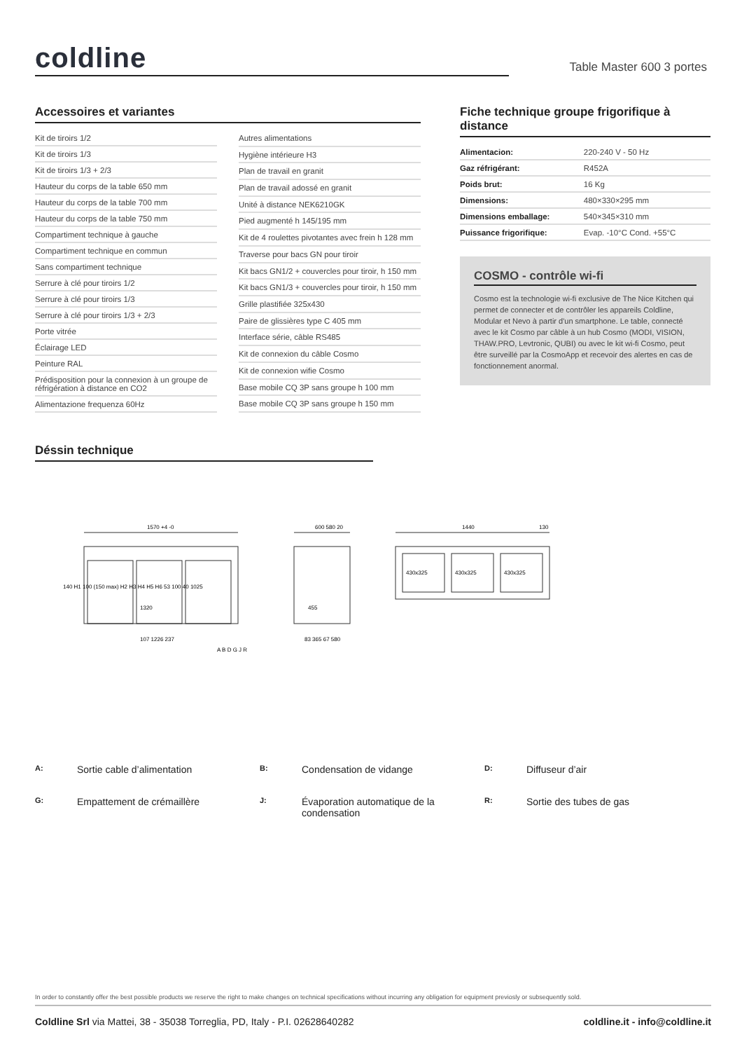coldline
Table Master 600 3 portes
Accessoires et variantes
| Kit de tiroirs 1/2 |
| Kit de tiroirs 1/3 |
| Kit de tiroirs 1/3 + 2/3 |
| Hauteur du corps de la table 650 mm |
| Hauteur du corps de la table 700 mm |
| Hauteur du corps de la table 750 mm |
| Compartiment technique à gauche |
| Compartiment technique en commun |
| Sans compartiment technique |
| Serrure à clé pour tiroirs 1/2 |
| Serrure à clé pour tiroirs 1/3 |
| Serrure à clé pour tiroirs 1/3 + 2/3 |
| Porte vitrée |
| Éclairage LED |
| Peinture RAL |
| Prédisposition pour la connexion à un groupe de réfrigération à distance en CO2 |
| Alimentazione frequenza 60Hz |
| Autres alimentations |
| Hygiène intérieure H3 |
| Plan de travail en granit |
| Plan de travail adossé en granit |
| Unité à distance NEK6210GK |
| Pied augmenté h 145/195 mm |
| Kit de 4 roulettes pivotantes avec frein h 128 mm |
| Traverse pour bacs GN pour tiroir |
| Kit bacs GN1/2 + couvercles pour tiroir, h 150 mm |
| Kit bacs GN1/3 + couvercles pour tiroir, h 150 mm |
| Grille plastifiée 325x430 |
| Paire de glissières type C 405 mm |
| Interface série, câble RS485 |
| Kit de connexion du câble Cosmo |
| Kit de connexion wifie Cosmo |
| Base mobile CQ 3P sans groupe h 100 mm |
| Base mobile CQ 3P sans groupe h 150 mm |
Fiche technique groupe frigorifique à distance
| Alimentacion: | 220-240 V - 50 Hz |
| Gaz réfrigérant: | R452A |
| Poids brut: | 16 Kg |
| Dimensions: | 480×330×295 mm |
| Dimensions emballage: | 540×345×310 mm |
| Puissance frigorifique: | Evap. -10°C Cond. +55°C |
COSMO - contrôle wi-fi
Cosmo est la technologie wi-fi exclusive de The Nice Kitchen qui permet de connecter et de contrôler les appareils Coldline, Modular et Nevo à partir d'un smartphone. Le table, connecté avec le kit Cosmo par câble à un hub Cosmo (MODI, VISION, THAW.PRO, Levtronic, QUBI) ou avec le kit wi-fi Cosmo, peut être surveillé par la CosmoApp et recevoir des alertes en cas de fonctionnement anormal.
Déssin technique
1570 +4 -0
600 580 20
1440
130
107 1226 237
83 365 67 580
430x325
430x325
430x325
1320
455
140 H1 100 (150 max) H2 H3 H4 H5 H6 53 100 40 1025
A B D G J R
A: Sortie cable d’alimentation B: Condensation de vidange D: Diffuseur d’air G: Empattement de crémaillère J: Évaporation automatique de la condensation R: Sortie des tubes de gas
In order to constantly offer the best possible products we reserve the right to make changes on technical specifications without incurring any obligation for equipment previosly or subsequently sold.
Coldline Srl via Mattei, 38 - 35038 Torreglia, PD, Italy - P.I. 02628640282 coldline.it - info@coldline.it